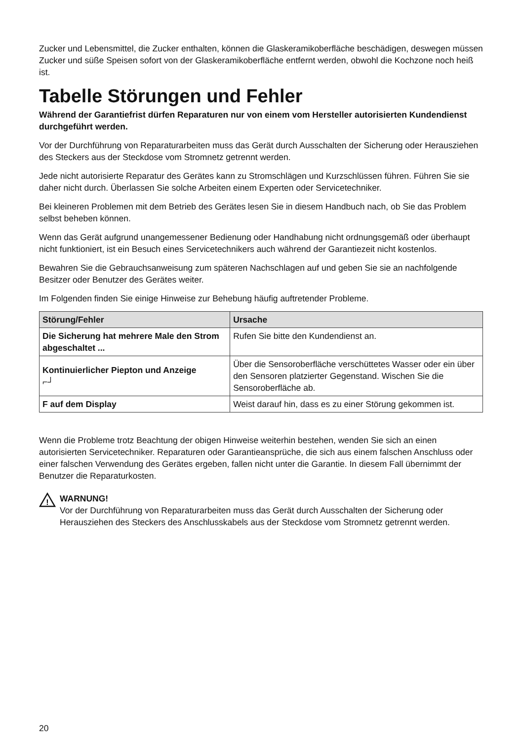Zucker und Lebensmittel, die Zucker enthalten, können die Glaskeramikoberfläche beschädigen, deswegen müssen Zucker und süße Speisen sofort von der Glaskeramikoberfläche entfernt werden, obwohl die Kochzone noch heiß ist.
Tabelle Störungen und Fehler
Während der Garantiefrist dürfen Reparaturen nur von einem vom Hersteller autorisierten Kundendienst durchgeführt werden.
Vor der Durchführung von Reparaturarbeiten muss das Gerät durch Ausschalten der Sicherung oder Herausziehen des Steckers aus der Steckdose vom Stromnetz getrennt werden.
Jede nicht autorisierte Reparatur des Gerätes kann zu Stromschlägen und Kurzschlüssen führen. Führen Sie sie daher nicht durch. Überlassen Sie solche Arbeiten einem Experten oder Servicetechniker.
Bei kleineren Problemen mit dem Betrieb des Gerätes lesen Sie in diesem Handbuch nach, ob Sie das Problem selbst beheben können.
Wenn das Gerät aufgrund unangemessener Bedienung oder Handhabung nicht ordnungsgemäß oder überhaupt nicht funktioniert, ist ein Besuch eines Servicetechnikers auch während der Garantiezeit nicht kostenlos.
Bewahren Sie die Gebrauchsanweisung zum späteren Nachschlagen auf und geben Sie sie an nachfolgende Besitzer oder Benutzer des Gerätes weiter.
Im Folgenden finden Sie einige Hinweise zur Behebung häufig auftretender Probleme.
| Störung/Fehler | Ursache |
| --- | --- |
| Die Sicherung hat mehrere Male den Strom abgeschaltet ... | Rufen Sie bitte den Kundendienst an. |
| Kontinuierlicher Piepton und Anzeige ⌐┘ | Über die Sensoroberfläche verschüttetes Wasser oder ein über den Sensoren platzierter Gegenstand. Wischen Sie die Sensoroberfläche ab. |
| F auf dem Display | Weist darauf hin, dass es zu einer Störung gekommen ist. |
Wenn die Probleme trotz Beachtung der obigen Hinweise weiterhin bestehen, wenden Sie sich an einen autorisierten Servicetechniker. Reparaturen oder Garantieansprüche, die sich aus einem falschen Anschluss oder einer falschen Verwendung des Gerätes ergeben, fallen nicht unter die Garantie. In diesem Fall übernimmt der Benutzer die Reparaturkosten.
!
WARNUNG!
Vor der Durchführung von Reparaturarbeiten muss das Gerät durch Ausschalten der Sicherung oder Herausziehen des Steckers des Anschlusskabels aus der Steckdose vom Stromnetz getrennt werden.
20